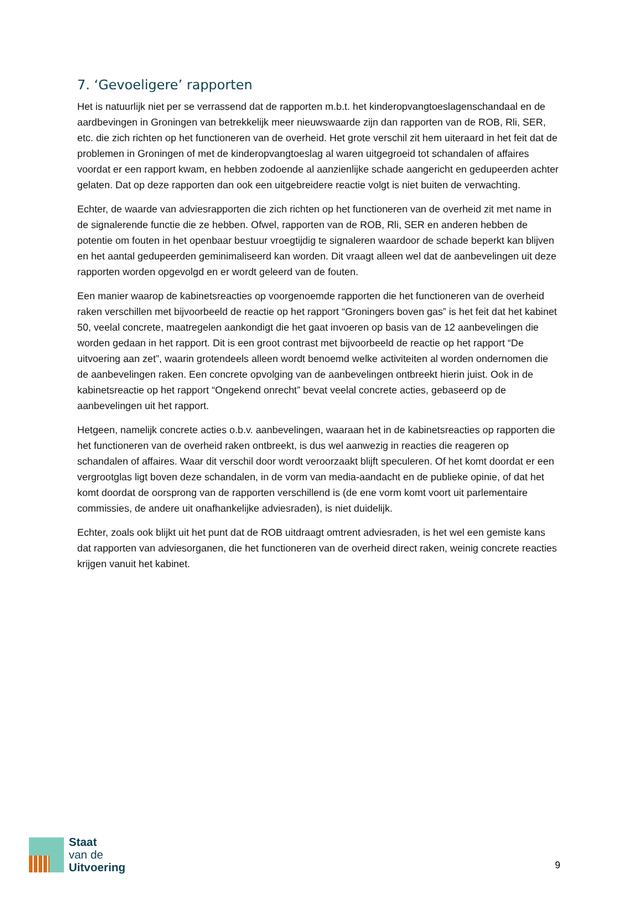7. ‘Gevoeligere’ rapporten
Het is natuurlijk niet per se verrassend dat de rapporten m.b.t. het kinderopvangtoeslagenschandaal en de aardbevingen in Groningen van betrekkelijk meer nieuwswaarde zijn dan rapporten van de ROB, Rli, SER, etc. die zich richten op het functioneren van de overheid. Het grote verschil zit hem uiteraard in het feit dat de problemen in Groningen of met de kinderopvangtoeslag al waren uitgegroeid tot schandalen of affaires voordat er een rapport kwam, en hebben zodoende al aanzienlijke schade aangericht en gedupeerden achter gelaten. Dat op deze rapporten dan ook een uitgebreidere reactie volgt is niet buiten de verwachting.
Echter, de waarde van adviesrapporten die zich richten op het functioneren van de overheid zit met name in de signalerende functie die ze hebben. Ofwel, rapporten van de ROB, Rli, SER en anderen hebben de potentie om fouten in het openbaar bestuur vroegtijdig te signaleren waardoor de schade beperkt kan blijven en het aantal gedupeerden geminimaliseerd kan worden. Dit vraagt alleen wel dat de aanbevelingen uit deze rapporten worden opgevolgd en er wordt geleerd van de fouten.
Een manier waarop de kabinetsreacties op voorgenoemde rapporten die het functioneren van de overheid raken verschillen met bijvoorbeeld de reactie op het rapport “Groningers boven gas” is het feit dat het kabinet 50, veelal concrete, maatregelen aankondigt die het gaat invoeren op basis van de 12 aanbevelingen die worden gedaan in het rapport. Dit is een groot contrast met bijvoorbeeld de reactie op het rapport “De uitvoering aan zet”, waarin grotendeels alleen wordt benoemd welke activiteiten al worden ondernomen die de aanbevelingen raken. Een concrete opvolging van de aanbevelingen ontbreekt hierin juist. Ook in de kabinetsreactie op het rapport “Ongekend onrecht” bevat veelal concrete acties, gebaseerd op de aanbevelingen uit het rapport.
Hetgeen, namelijk concrete acties o.b.v. aanbevelingen, waaraan het in de kabinetsreacties op rapporten die het functioneren van de overheid raken ontbreekt, is dus wel aanwezig in reacties die reageren op schandalen of affaires. Waar dit verschil door wordt veroorzaakt blijft speculeren. Of het komt doordat er een vergrootglas ligt boven deze schandalen, in de vorm van media-aandacht en de publieke opinie, of dat het komt doordat de oorsprong van de rapporten verschillend is (de ene vorm komt voort uit parlementaire commissies, de andere uit onafhankelijke adviesraden), is niet duidelijk.
Echter, zoals ook blijkt uit het punt dat de ROB uitdraagt omtrent adviesraden, is het wel een gemiste kans dat rapporten van adviesorganen, die het functioneren van de overheid direct raken, weinig concrete reacties krijgen vanuit het kabinet.
Staat
van de
Uitvoering
9